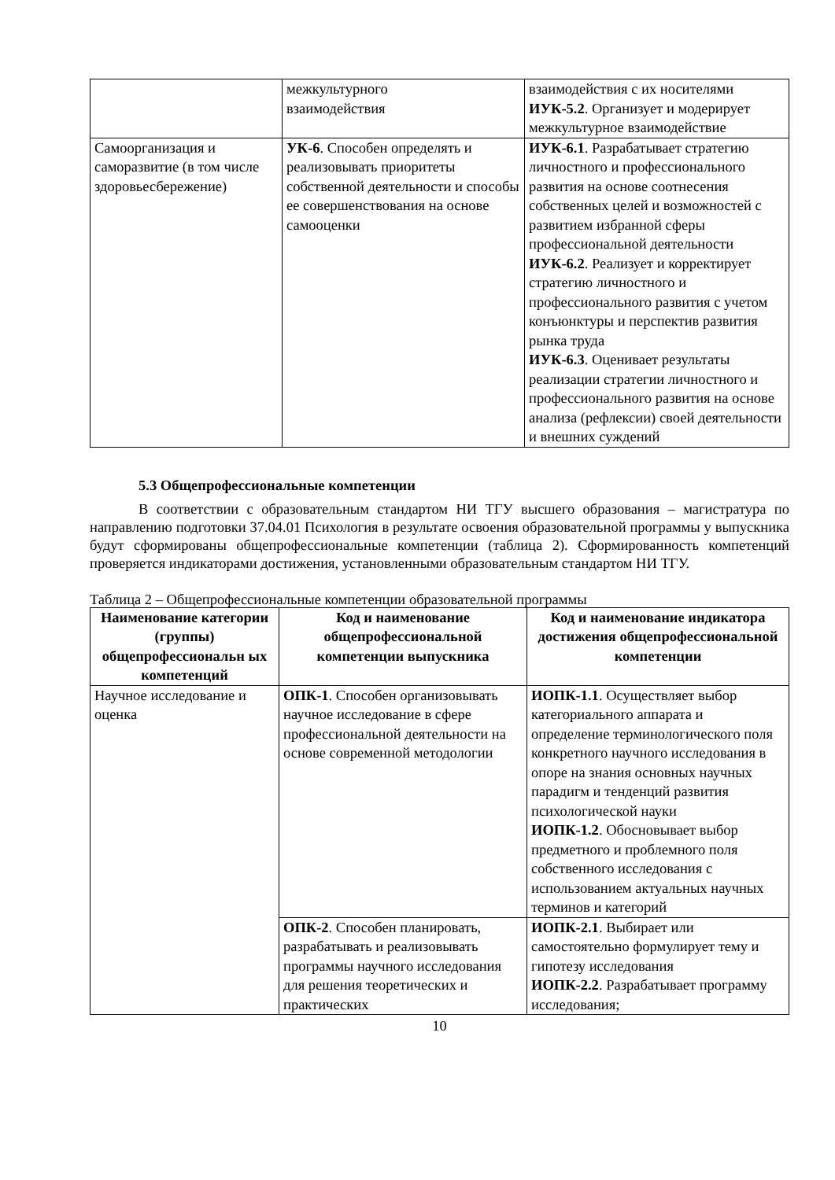| | межкультурного взаимодействия | взаимодействия с их носителями ИУК-5.2 . Организует и модерирует межкультурное взаимодействие |
| Самоорганизация и саморазвитие (в том числе здоровьесбережение) | УК-6 . Способен определять и реализовывать приоритеты собственной деятельности и способы ее совершенствования на основе самооценки | ИУК-6.1 . Разрабатывает стратегию личностного и профессионального развития на основе соотнесения собственных целей и возможностей с развитием избранной сферы профессиональной деятельности ИУК-6.2 . Реализует и корректирует стратегию личностного и профессионального развития с учетом конъюнктуры и перспектив развития рынка труда ИУК-6.3 . Оценивает результаты реализации стратегии личностного и профессионального развития на основе анализа (рефлексии) своей деятельности и внешних суждений |
5.3 Общепрофессиональные компетенции
В соответствии с образовательным стандартом НИ ТГУ высшего образования – магистратура по направлению подготовки 37.04.01 Психология в результате освоения образовательной программы у выпускника будут сформированы общепрофессиональные компетенции (таблица 2). Сформированность компетенций проверяется индикаторами достижения, установленными образовательным стандартом НИ ТГУ.
Таблица 2 – Общепрофессиональные компетенции образовательной программы
| Наименование категории (группы) общепрофессиональн ых компетенций | Код и наименование общепрофессиональной компетенции выпускника | Код и наименование индикатора достижения общепрофессиональной компетенции |
| --- | --- | --- |
| Научное исследование и оценка | ОПК-1 . Способен организовывать научное исследование в сфере профессиональной деятельности на основе современной методологии | ИОПК-1.1 . Осуществляет выбор категориального аппарата и определение терминологического поля конкретного научного исследования в опоре на знания основных научных парадигм и тенденций развития психологической науки ИОПК-1.2 . Обосновывает выбор предметного и проблемного поля собственного исследования с использованием актуальных научных терминов и категорий |
| | ОПК-2 . Способен планировать, разрабатывать и реализовывать программы научного исследования для решения теоретических и практических | ИОПК-2.1 . Выбирает или самостоятельно формулирует тему и гипотезу исследования ИОПК-2.2 . Разрабатывает программу исследования; |
10